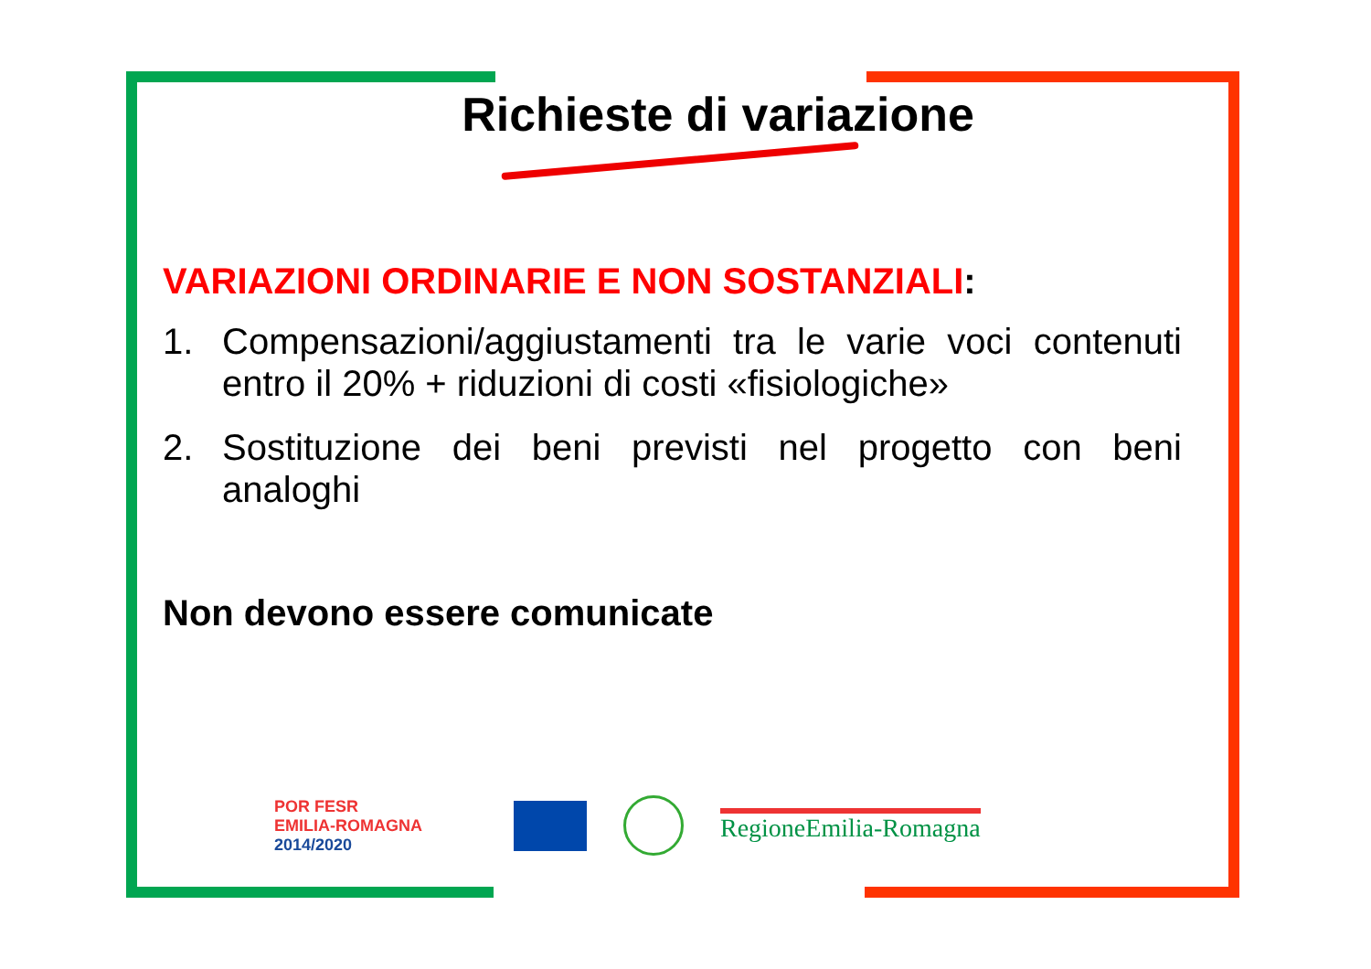Richieste di variazione
VARIAZIONI ORDINARIE E NON SOSTANZIALI:
1. Compensazioni/aggiustamenti tra le varie voci contenuti entro il 20% + riduzioni di costi «fisiologiche»
2. Sostituzione dei beni previsti nel progetto con beni analoghi
Non devono essere comunicate
POR FESR
EMILIA-ROMAGNA
2014/2020
RegioneEmilia-Romagna